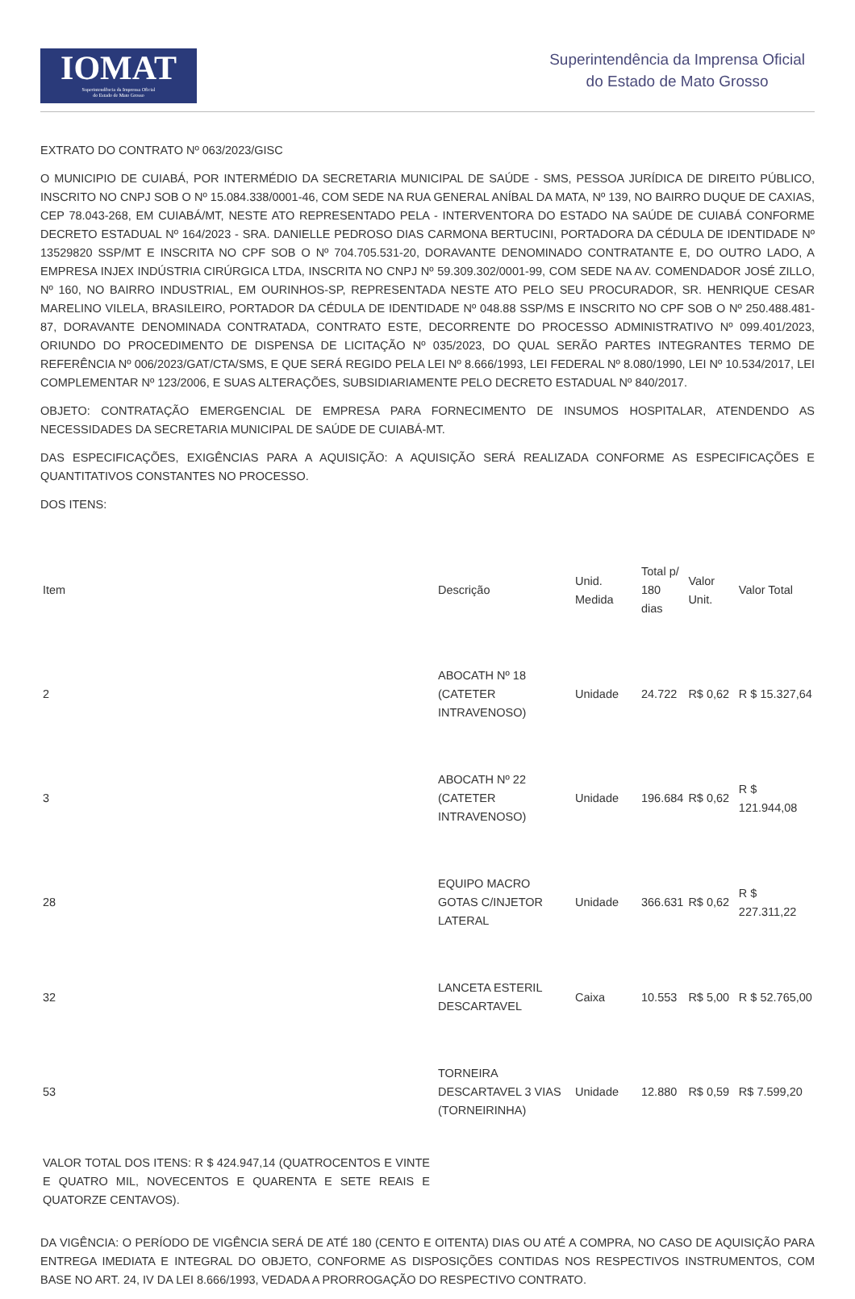IOMAT
Superintendência da Imprensa Oficial
do Estado de Mato Grosso
Superintendência da Imprensa Oficial
do Estado de Mato Grosso
EXTRATO DO CONTRATO Nº 063/2023/GISC
O MUNICIPIO DE CUIABÁ, POR INTERMÉDIO DA SECRETARIA MUNICIPAL DE SAÚDE - SMS, PESSOA JURÍDICA DE DIREITO PÚBLICO, INSCRITO NO CNPJ SOB O Nº 15.084.338/0001-46, COM SEDE NA RUA GENERAL ANÍBAL DA MATA, Nº 139, NO BAIRRO DUQUE DE CAXIAS, CEP 78.043-268, EM CUIABÁ/MT, NESTE ATO REPRESENTADO PELA - INTERVENTORA DO ESTADO NA SAÚDE DE CUIABÁ CONFORME DECRETO ESTADUAL Nº 164/2023 - SRA. DANIELLE PEDROSO DIAS CARMONA BERTUCINI, PORTADORA DA CÉDULA DE IDENTIDADE Nº 13529820 SSP/MT E INSCRITA NO CPF SOB O Nº 704.705.531-20, DORAVANTE DENOMINADO CONTRATANTE E, DO OUTRO LADO, A EMPRESA INJEX INDÚSTRIA CIRÚRGICA LTDA, INSCRITA NO CNPJ Nº 59.309.302/0001-99, COM SEDE NA AV. COMENDADOR JOSÉ ZILLO, Nº 160, NO BAIRRO INDUSTRIAL, EM OURINHOS-SP, REPRESENTADA NESTE ATO PELO SEU PROCURADOR, SR. HENRIQUE CESAR MARELINO VILELA, BRASILEIRO, PORTADOR DA CÉDULA DE IDENTIDADE Nº 048.88 SSP/MS E INSCRITO NO CPF SOB O Nº 250.488.481-87, DORAVANTE DENOMINADA CONTRATADA, CONTRATO ESTE, DECORRENTE DO PROCESSO ADMINISTRATIVO Nº 099.401/2023, ORIUNDO DO PROCEDIMENTO DE DISPENSA DE LICITAÇÃO Nº 035/2023, DO QUAL SERÃO PARTES INTEGRANTES TERMO DE REFERÊNCIA Nº 006/2023/GAT/CTA/SMS, E QUE SERÁ REGIDO PELA LEI Nº 8.666/1993, LEI FEDERAL Nº 8.080/1990, LEI Nº 10.534/2017, LEI COMPLEMENTAR Nº 123/2006, E SUAS ALTERAÇÕES, SUBSIDIARIAMENTE PELO DECRETO ESTADUAL Nº 840/2017.
OBJETO: CONTRATAÇÃO EMERGENCIAL DE EMPRESA PARA FORNECIMENTO DE INSUMOS HOSPITALAR, ATENDENDO AS NECESSIDADES DA SECRETARIA MUNICIPAL DE SAÚDE DE CUIABÁ-MT.
DAS ESPECIFICAÇÕES, EXIGÊNCIAS PARA A AQUISIÇÃO: A AQUISIÇÃO SERÁ REALIZADA CONFORME AS ESPECIFICAÇÕES E QUANTITATIVOS CONSTANTES NO PROCESSO.
DOS ITENS:
| Item | Descrição | Unid. Medida | Total p/ 180 dias | Valor Unit. | Valor Total |
| --- | --- | --- | --- | --- | --- |
| 2 | ABOCATH Nº 18 (CATETER INTRAVENOSO) | Unidade | 24.722 | R$ 0,62 | R $ 15.327,64 |
| 3 | ABOCATH Nº 22 (CATETER INTRAVENOSO) | Unidade | 196.684 | R$ 0,62 | R $ 121.944,08 |
| 28 | EQUIPO MACRO GOTAS C/INJETOR LATERAL | Unidade | 366.631 | R$ 0,62 | R $ 227.311,22 |
| 32 | LANCETA ESTERIL DESCARTAVEL | Caixa | 10.553 | R$ 5,00 | R $ 52.765,00 |
| 53 | TORNEIRA DESCARTAVEL 3 VIAS (TORNEIRINHA) | Unidade | 12.880 | R$ 0,59 | R$ 7.599,20 |
VALOR TOTAL DOS ITENS: R $ 424.947,14 (QUATROCENTOS E VINTE E QUATRO MIL, NOVECENTOS E QUARENTA E SETE REAIS E QUATORZE CENTAVOS).
DA VIGÊNCIA: O PERÍODO DE VIGÊNCIA SERÁ DE ATÉ 180 (CENTO E OITENTA) DIAS OU ATÉ A COMPRA, NO CASO DE AQUISIÇÃO PARA ENTREGA IMEDIATA E INTEGRAL DO OBJETO, CONFORME AS DISPOSIÇÕES CONTIDAS NOS RESPECTIVOS INSTRUMENTOS, COM BASE NO ART. 24, IV DA LEI 8.666/1993, VEDADA A PRORROGAÇÃO DO RESPECTIVO CONTRATO.